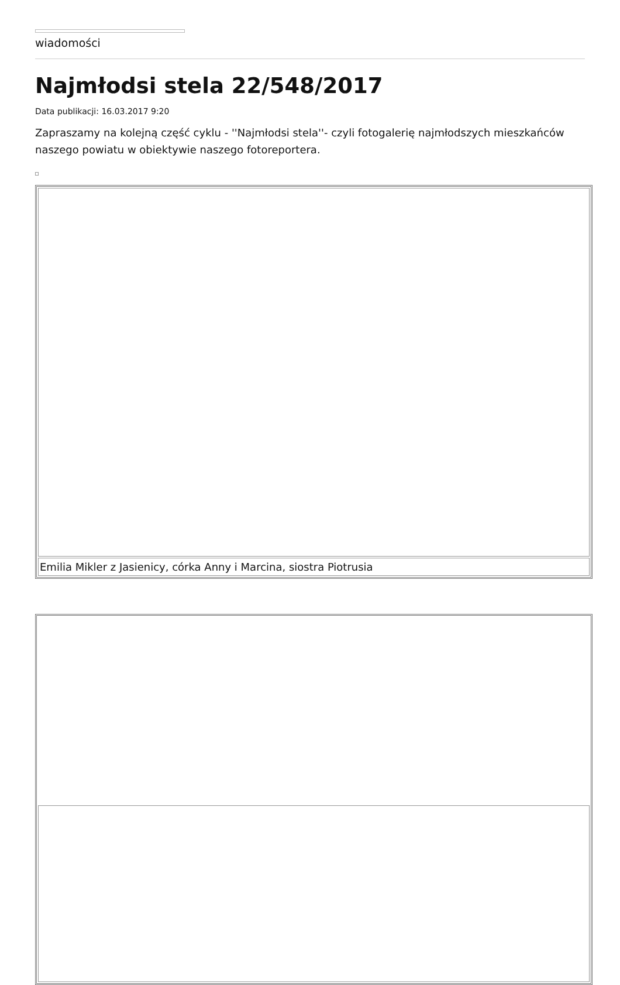wiadomości
Najmłodsi stela 22/548/2017
Data publikacji: 16.03.2017 9:20
Zapraszamy na kolejną część cyklu - ''Najmłodsi stela''- czyli fotogalerię najmłodszych mieszkańców naszego powiatu w obiektywie naszego fotoreportera.
| Emilia Mikler z Jasienicy, córka Anny i Marcina, siostra Piotrusia |